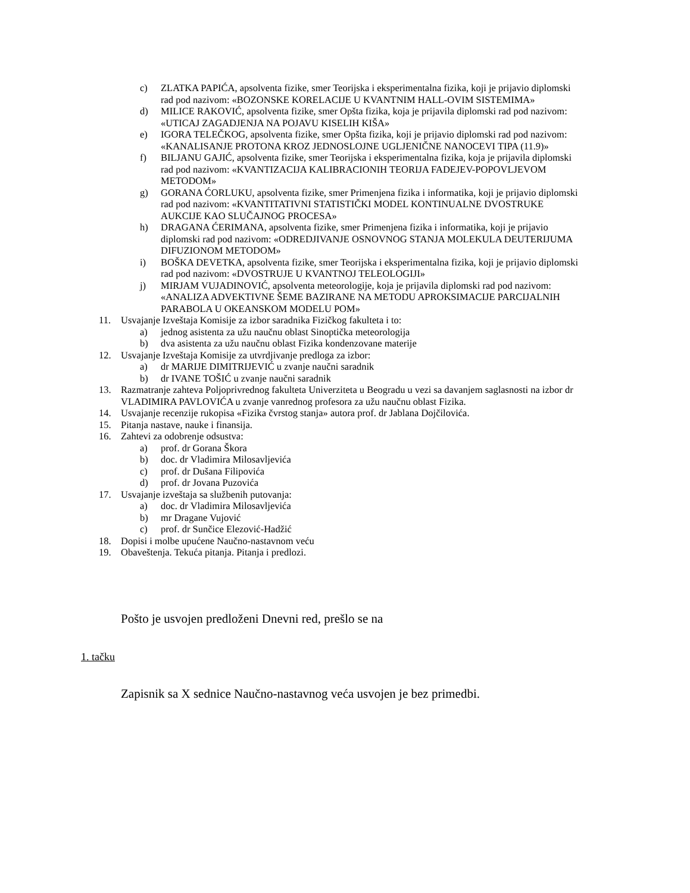c) ZLATKA PAPIĆA, apsolventa fizike, smer Teorijska i eksperimentalna fizika, koji je prijavio diplomski rad pod nazivom: «BOZONSKE KORELACIJE U KVANTNIM HALL-OVIM SISTEMIMA»
d) MILICE RAKOVIĆ, apsolventa fizike, smer Opšta fizika, koja je prijavila diplomski rad pod nazivom: «UTICAJ ZAGADJENJA NA POJAVU KISELIH KIŠA»
e) IGORA TELEČKOG, apsolventa fizike, smer Opšta fizika, koji je prijavio diplomski rad pod nazivom: «KANALISANJE PROTONA KROZ JEDNOSLOJNE UGLJENIČNE NANOCEVI TIPA (11.9)»
f) BILJANU GAJIĆ, apsolventa fizike, smer Teorijska i eksperimentalna fizika, koja je prijavila diplomski rad pod nazivom: «KVANTIZACIJA KALIBRACIONIH TEORIJA FADEJEV-POPOVLJEVOM METODOM»
g) GORANA ĆORLUKU, apsolventa fizike, smer Primenjena fizika i informatika, koji je prijavio diplomski rad pod nazivom: «KVANTITATIVNI STATISTIČKI MODEL KONTINUALNE DVOSTRUKE AUKCIJE KAO SLUČAJNOG PROCESA»
h) DRAGANA ĆERIMANA, apsolventa fizike, smer Primenjena fizika i informatika, koji je prijavio diplomski rad pod nazivom: «ODREDJIVANJE OSNOVNOG STANJA MOLEKULA DEUTERIJUMA DIFUZIONOM METODOM»
i) BOŠKA DEVETKA, apsolventa fizike, smer Teorijska i eksperimentalna fizika, koji je prijavio diplomski rad pod nazivom: «DVOSTRUJE U KVANTNOJ TELEOLOGIJI»
j) MIRJAM VUJADINOVIĆ, apsolventa meteorologije, koja je prijavila diplomski rad pod nazivom: «ANALIZA ADVEKTIVNE ŠEME BAZIRANE NA METODU APROKSIMACIJE PARCIJALNIH PARABOLA U OKEANSKOM MODELU POM»
11. Usvajanje Izveštaja Komisije za izbor saradnika Fizičkog fakulteta i to:
a) jednog asistenta za užu naučnu oblast Sinoptička meteorologija
b) dva asistenta za užu naučnu oblast Fizika kondenzovane materije
12. Usvajanje Izveštaja Komisije za utvrdjivanje predloga za izbor:
a) dr MARIJE DIMITRIJEVIĆ u zvanje naučni saradnik
b) dr IVANE TOŠIĆ u zvanje naučni saradnik
13. Razmatranje zahteva Poljoprivrednog fakulteta Univerziteta u Beogradu u vezi sa davanjem saglasnosti na izbor dr VLADIMIRA PAVLOVIĆA u zvanje vanrednog profesora za užu naučnu oblast Fizika.
14. Usvajanje recenzije rukopisa «Fizika čvrstog stanja» autora prof. dr Jablana Dojčilovića.
15. Pitanja nastave, nauke i finansija.
16. Zahtevi za odobrenje odsustva:
a) prof. dr Gorana Škora
b) doc. dr Vladimira Milosavljevića
c) prof. dr Dušana Filipovića
d) prof. dr Jovana Puzovića
17. Usvajanje izveštaja sa službenih putovanja:
a) doc. dr Vladimira Milosavljevića
b) mr Dragane Vujović
c) prof. dr Sunčice Elezović-Hadžić
18. Dopisi i molbe upućene Naučno-nastavnom veću
19. Obaveštenja. Tekuća pitanja. Pitanja i predlozi.
Pošto je usvojen predloženi Dnevni red, prešlo se na
1. tačku
Zapisnik sa X sednice Naučno-nastavnog veća usvojen je bez primedbi.